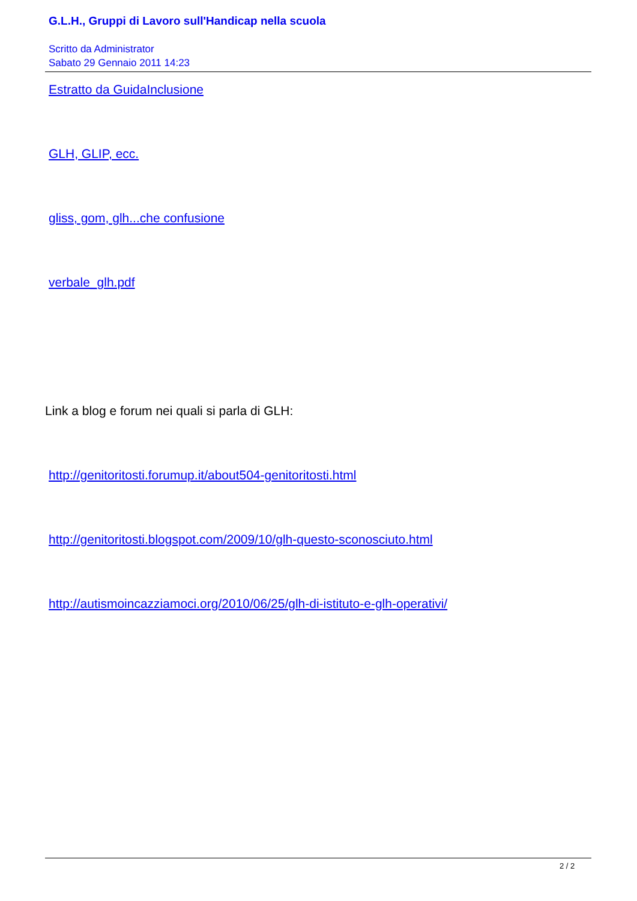G.L.H., Gruppi di Lavoro sull'Handicap nella scuola
Scritto da Administrator
Sabato 29 Gennaio 2011 14:23
Estratto da GuidaInclusione
GLH, GLIP, ecc.
gliss, gom, glh...che confusione
verbale_glh.pdf
Link a blog e forum nei quali si parla di GLH:
http://genitoritosti.forumup.it/about504-genitoritosti.html
http://genitoritosti.blogspot.com/2009/10/glh-questo-sconosciuto.html
http://autismoincazziamoci.org/2010/06/25/glh-di-istituto-e-glh-operativi/
2 / 2